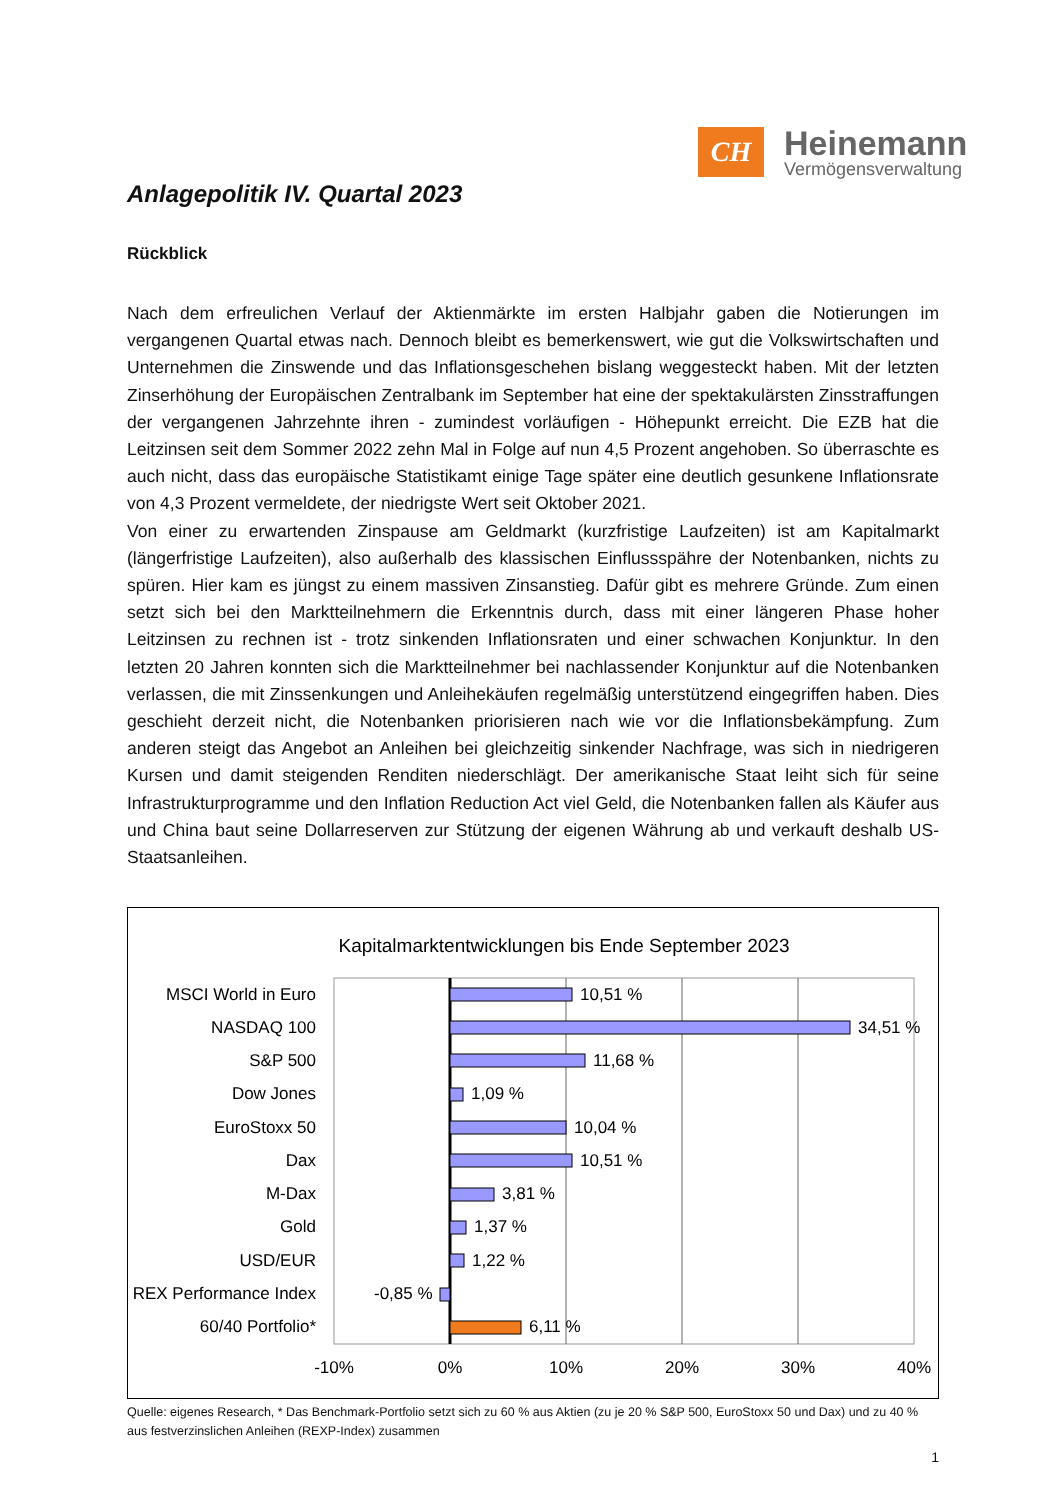CH
Heinemann
Vermögensverwaltung
Anlagepolitik IV. Quartal 2023
Rückblick
Nach dem erfreulichen Verlauf der Aktienmärkte im ersten Halbjahr gaben die Notierungen im vergangenen Quartal etwas nach. Dennoch bleibt es bemerkenswert, wie gut die Volkswirtschaften und Unternehmen die Zinswende und das Inflationsgeschehen bislang weggesteckt haben. Mit der letzten Zinserhöhung der Europäischen Zentralbank im September hat eine der spektakulärsten Zinsstraffungen der vergangenen Jahrzehnte ihren - zumindest vorläufigen - Höhepunkt erreicht. Die EZB hat die Leitzinsen seit dem Sommer 2022 zehn Mal in Folge auf nun 4,5 Prozent angehoben. So überraschte es auch nicht, dass das europäische Statistikamt einige Tage später eine deutlich gesunkene Inflationsrate von 4,3 Prozent vermeldete, der niedrigste Wert seit Oktober 2021.
Von einer zu erwartenden Zinspause am Geldmarkt (kurzfristige Laufzeiten) ist am Kapitalmarkt (längerfristige Laufzeiten), also außerhalb des klassischen Einflussspähre der Notenbanken, nichts zu spüren. Hier kam es jüngst zu einem massiven Zinsanstieg. Dafür gibt es mehrere Gründe. Zum einen setzt sich bei den Marktteilnehmern die Erkenntnis durch, dass mit einer längeren Phase hoher Leitzinsen zu rechnen ist - trotz sinkenden Inflationsraten und einer schwachen Konjunktur. In den letzten 20 Jahren konnten sich die Marktteilnehmer bei nachlassender Konjunktur auf die Notenbanken verlassen, die mit Zinssenkungen und Anleihekäufen regelmäßig unterstützend eingegriffen haben. Dies geschieht derzeit nicht, die Notenbanken priorisieren nach wie vor die Inflationsbekämpfung. Zum anderen steigt das Angebot an Anleihen bei gleichzeitig sinkender Nachfrage, was sich in niedrigeren Kursen und damit steigenden Renditen niederschlägt. Der amerikanische Staat leiht sich für seine Infrastrukturprogramme und den Inflation Reduction Act viel Geld, die Notenbanken fallen als Käufer aus und China baut seine Dollarreserven zur Stützung der eigenen Währung ab und verkauft deshalb US-Staatsanleihen.
Kapitalmarktentwicklungen bis Ende September 2023
MSCI World in Euro
NASDAQ 100
S&P 500
Dow Jones
EuroStoxx 50
Dax
M-Dax
Gold
USD/EUR
REX Performance Index
60/40 Portfolio*
10,51 %
34,51 %
11,68 %
1,09 %
10,04 %
10,51 %
3,81 %
1,37 %
1,22 %
-0,85 %
6,11 %
-10%
0%
10%
20%
30%
40%
Quelle: eigenes Research, * Das Benchmark-Portfolio setzt sich zu 60 % aus Aktien (zu je 20 % S&P 500, EuroStoxx 50 und Dax) und zu 40 % aus festverzinslichen Anleihen (REXP-Index) zusammen
1